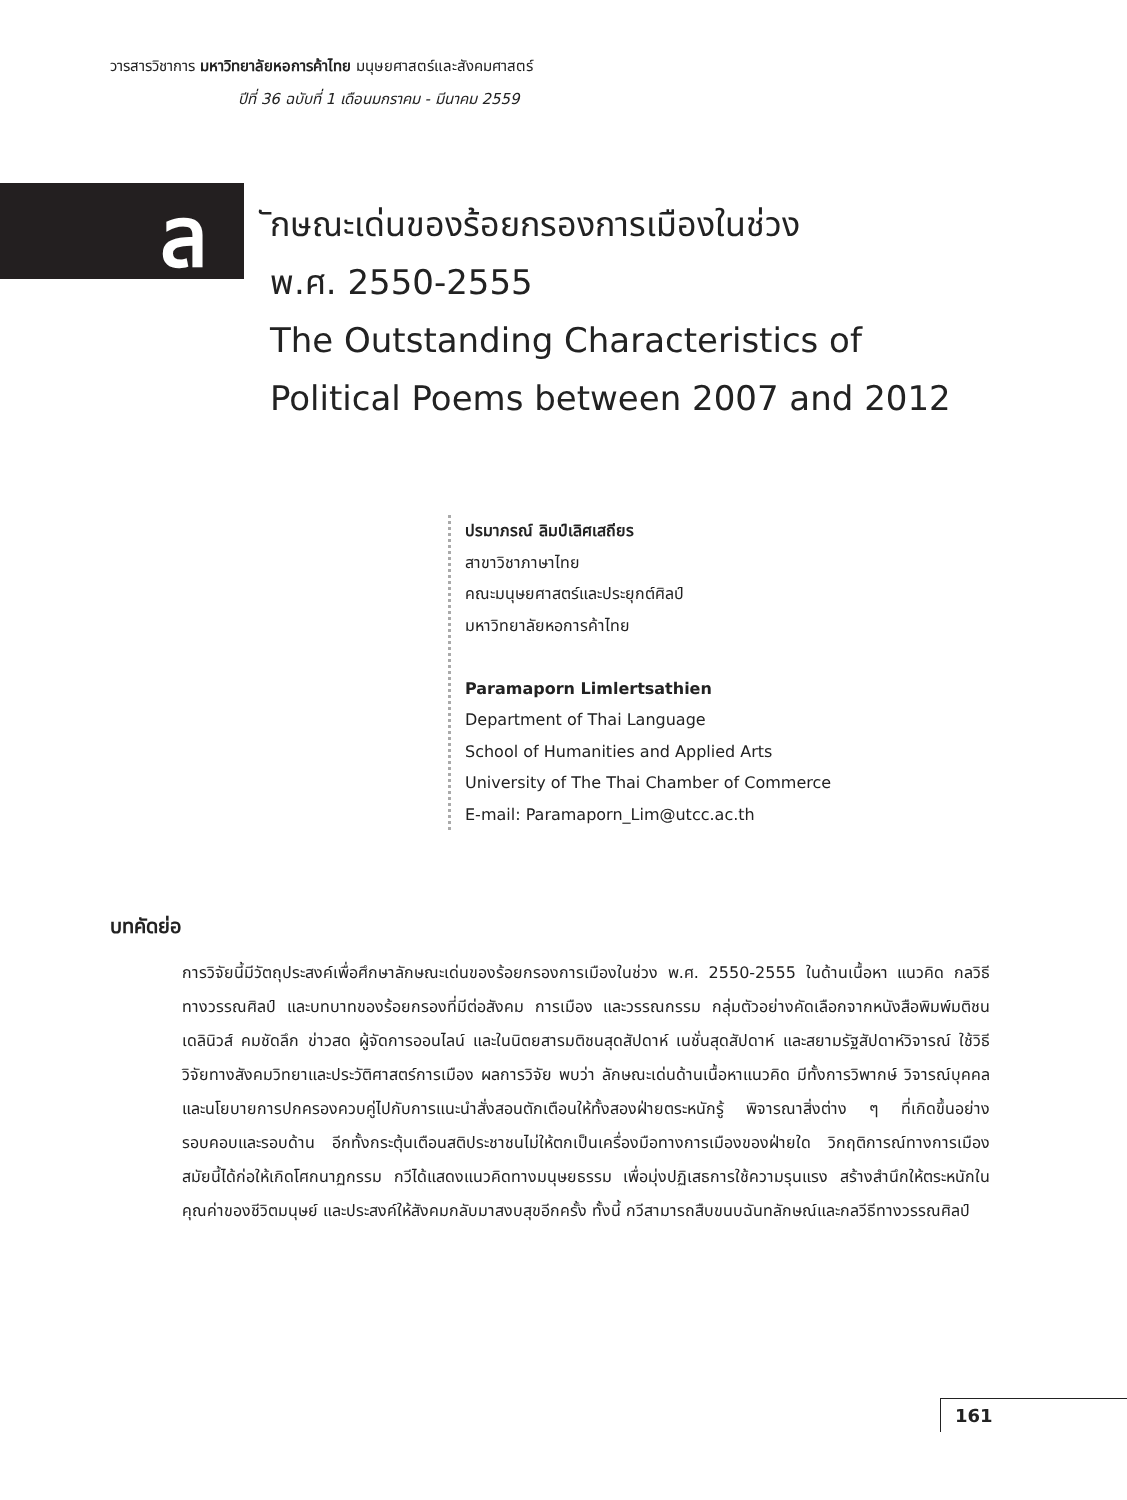วารสารวิชาการ มหาวิทยาลัยหอการค้าไทย มนุษยศาสตร์และสังคมศาสตร์
ปีที่ 36 ฉบับที่ 1 เดือนมกราคม - มีนาคม 2559
ล
ักษณะเด่นของร้อยกรองการเมืองในช่วง
พ.ศ. 2550-2555
The Outstanding Characteristics of
Political Poems between 2007 and 2012
ปรมาภรณ์ ลิมป์เลิศเสถียร
สาขาวิชาภาษาไทย
คณะมนุษยศาสตร์และประยุกต์ศิลป์
มหาวิทยาลัยหอการค้าไทย
Paramaporn Limlertsathien
Department of Thai Language
School of Humanities and Applied Arts
University of The Thai Chamber of Commerce
E-mail: Paramaporn_Lim@utcc.ac.th
บทคัดย่อ
การวิจัยนี้มีวัตถุประสงค์เพื่อศึกษาลักษณะเด่นของร้อยกรองการเมืองในช่วง พ.ศ. 2550-2555 ในด้านเนื้อหา แนวคิด กลวิธีทางวรรณศิลป์ และบทบาทของร้อยกรองที่มีต่อสังคม การเมือง และวรรณกรรม กลุ่มตัวอย่างคัดเลือกจากหนังสือพิมพ์มติชน เดลินิวส์ คมชัดลึก ข่าวสด ผู้จัดการออนไลน์ และในนิตยสารมติชนสุดสัปดาห์ เนชั่นสุดสัปดาห์ และสยามรัฐสัปดาห์วิจารณ์ ใช้วิธีวิจัยทางสังคมวิทยาและประวัติศาสตร์การเมือง ผลการวิจัย พบว่า ลักษณะเด่นด้านเนื้อหาแนวคิด มีทั้งการวิพากษ์ วิจารณ์บุคคลและนโยบายการปกครองควบคู่ไปกับการแนะนำสั่งสอนตักเตือนให้ทั้งสองฝ่ายตระหนักรู้ พิจารณาสิ่งต่าง ๆ ที่เกิดขึ้นอย่างรอบคอบและรอบด้าน อีกทั้งกระตุ้นเตือนสติประชาชนไม่ให้ตกเป็นเครื่องมือทางการเมืองของฝ่ายใด วิกฤติการณ์ทางการเมืองสมัยนี้ได้ก่อให้เกิดโศกนาฏกรรม กวีได้แสดงแนวคิดทางมนุษยธรรม เพื่อมุ่งปฏิเสธการใช้ความรุนแรง สร้างสำนึกให้ตระหนักในคุณค่าของชีวิตมนุษย์ และประสงค์ให้สังคมกลับมาสงบสุขอีกครั้ง ทั้งนี้ กวีสามารถสืบขนบฉันทลักษณ์และกลวีธีทางวรรณศิลป์
161